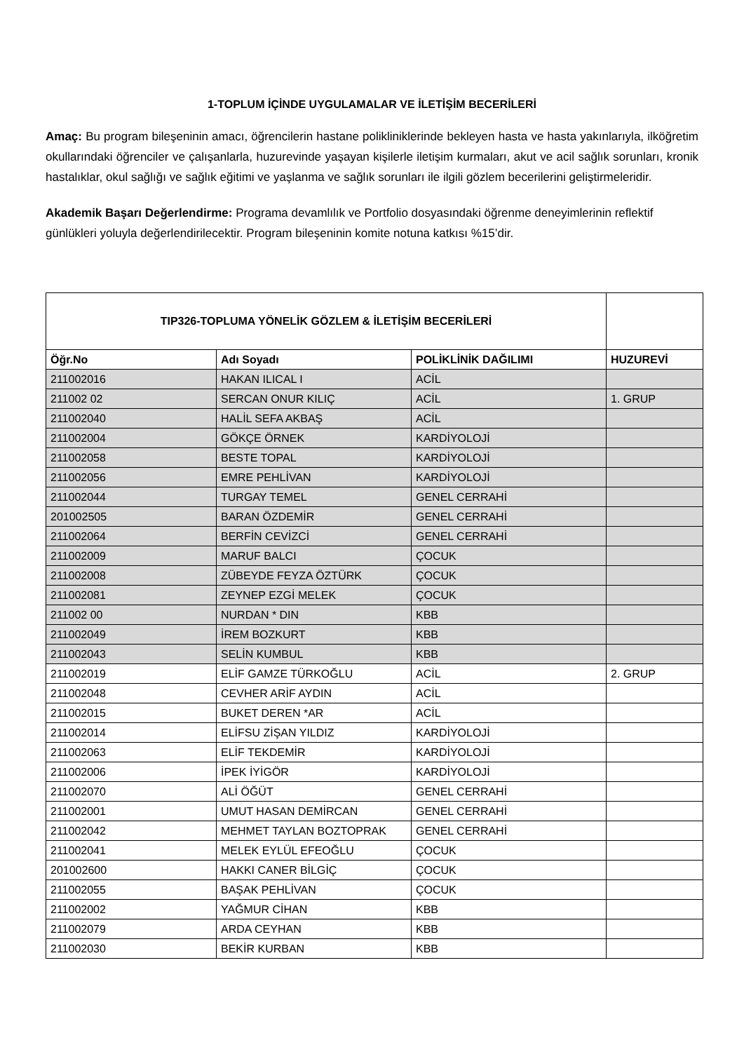1-TOPLUM İÇİNDE UYGULAMALAR VE İLETİŞİM BECERİLERİ
Amaç: Bu program bileşeninin amacı, öğrencilerin hastane polikliniklerinde bekleyen hasta ve hasta yakınlarıyla, ilköğretim okullarındaki öğrenciler ve çalışanlarla, huzurevinde yaşayan kişilerle iletişim kurmaları, akut ve acil sağlık sorunları, kronik hastalıklar, okul sağlığı ve sağlık eğitimi ve yaşlanma ve sağlık sorunları ile ilgili gözlem becerilerini geliştirmeleridir.
Akademik Başarı Değerlendirme: Programa devamlılık ve Portfolio dosyasındaki öğrenme deneyimlerinin reflektif günlükleri yoluyla değerlendirilecektir. Program bileşeninin komite notuna katkısı %15’dir.
| TIP326-TOPLUMA YÖNELİK GÖZLEM & İLETİŞİM BECERİLERİ | | | |
| --- | --- | --- | --- |
| Öğr.No | Adı Soyadı | POLİKLİNİK DAĞILIMI | HUZUREVİ |
| 211002016 | HAKAN ILICAL I | ACİL | |
| 211002 02 | SERCAN ONUR KILIÇ | ACİL | 1. GRUP |
| 211002040 | HALİL SEFA AKBAŞ | ACİL | |
| 211002004 | GÖKÇE ÖRNEK | KARDİYOLOJİ | |
| 211002058 | BESTE TOPAL | KARDİYOLOJİ | |
| 211002056 | EMRE PEHLİVAN | KARDİYOLOJİ | |
| 211002044 | TURGAY TEMEL | GENEL CERRAHİ | |
| 201002505 | BARAN ÖZDEMİR | GENEL CERRAHİ | |
| 211002064 | BERFİN CEVİZCİ | GENEL CERRAHİ | |
| 211002009 | MARUF BALCI | ÇOCUK | |
| 211002008 | ZÜBEYDE FEYZA ÖZTÜRK | ÇOCUK | |
| 211002081 | ZEYNEP EZGİ MELEK | ÇOCUK | |
| 211002 00 | NURDAN * DIN | KBB | |
| 211002049 | İREM BOZKURT | KBB | |
| 211002043 | SELİN KUMBUL | KBB | |
| 211002019 | ELİF GAMZE TÜRKOĞLU | ACİL | 2. GRUP |
| 211002048 | CEVHER ARİF AYDIN | ACİL | |
| 211002015 | BUKET DEREN *AR | ACİL | |
| 211002014 | ELİFSU ZİŞAN YILDIZ | KARDİYOLOJİ | |
| 211002063 | ELİF TEKDEMİR | KARDİYOLOJİ | |
| 211002006 | İPEK İYİGÖR | KARDİYOLOJİ | |
| 211002070 | ALİ ÖĞÜT | GENEL CERRAHİ | |
| 211002001 | UMUT HASAN DEMİRCAN | GENEL CERRAHİ | |
| 211002042 | MEHMET TAYLAN BOZTOPRAK | GENEL CERRAHİ | |
| 211002041 | MELEK EYLÜL EFEOĞLU | ÇOCUK | |
| 201002600 | HAKKI CANER BİLGİÇ | ÇOCUK | |
| 211002055 | BAŞAK PEHLİVAN | ÇOCUK | |
| 211002002 | YAĞMUR CİHAN | KBB | |
| 211002079 | ARDA CEYHAN | KBB | |
| 211002030 | BEKİR KURBAN | KBB | |